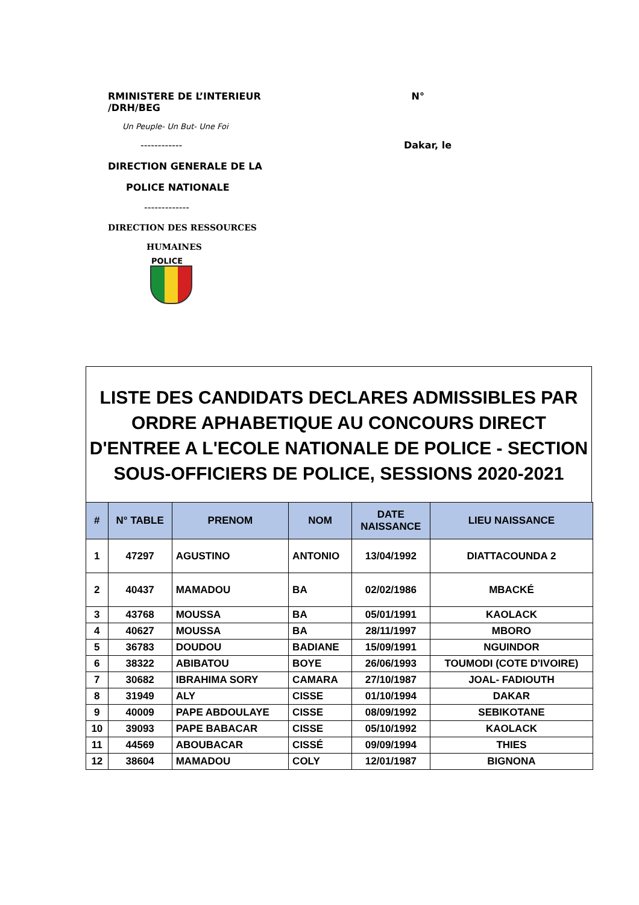RMINISTERE DE L’INTERIEUR
/DRH/BEG
N°
Un Peuple- Un But- Une Foi
------------ Dakar, le
DIRECTION GENERALE DE LA
POLICE NATIONALE
-------------
DIRECTION DES RESSOURCES
HUMAINES
POLICE
LISTE DES CANDIDATS DECLARES ADMISSIBLES PAR ORDRE APHABETIQUE AU CONCOURS DIRECT D'ENTREE A L'ECOLE NATIONALE DE POLICE - SECTION SOUS-OFFICIERS DE POLICE, SESSIONS 2020-2021
| # | N° TABLE | PRENOM | NOM | DATE NAISSANCE | LIEU NAISSANCE |
| --- | --- | --- | --- | --- | --- |
| 1 | 47297 | AGUSTINO | ANTONIO | 13/04/1992 | DIATTACOUNDA 2 |
| 2 | 40437 | MAMADOU | BA | 02/02/1986 | MBACKÉ |
| 3 | 43768 | MOUSSA | BA | 05/01/1991 | KAOLACK |
| 4 | 40627 | MOUSSA | BA | 28/11/1997 | MBORO |
| 5 | 36783 | DOUDOU | BADIANE | 15/09/1991 | NGUINDOR |
| 6 | 38322 | ABIBATOU | BOYE | 26/06/1993 | TOUMODI (COTE D'IVOIRE) |
| 7 | 30682 | IBRAHIMA SORY | CAMARA | 27/10/1987 | JOAL- FADIOUTH |
| 8 | 31949 | ALY | CISSE | 01/10/1994 | DAKAR |
| 9 | 40009 | PAPE ABDOULAYE | CISSE | 08/09/1992 | SEBIKOTANE |
| 10 | 39093 | PAPE BABACAR | CISSE | 05/10/1992 | KAOLACK |
| 11 | 44569 | ABOUBACAR | CISSÉ | 09/09/1994 | THIES |
| 12 | 38604 | MAMADOU | COLY | 12/01/1987 | BIGNONA |